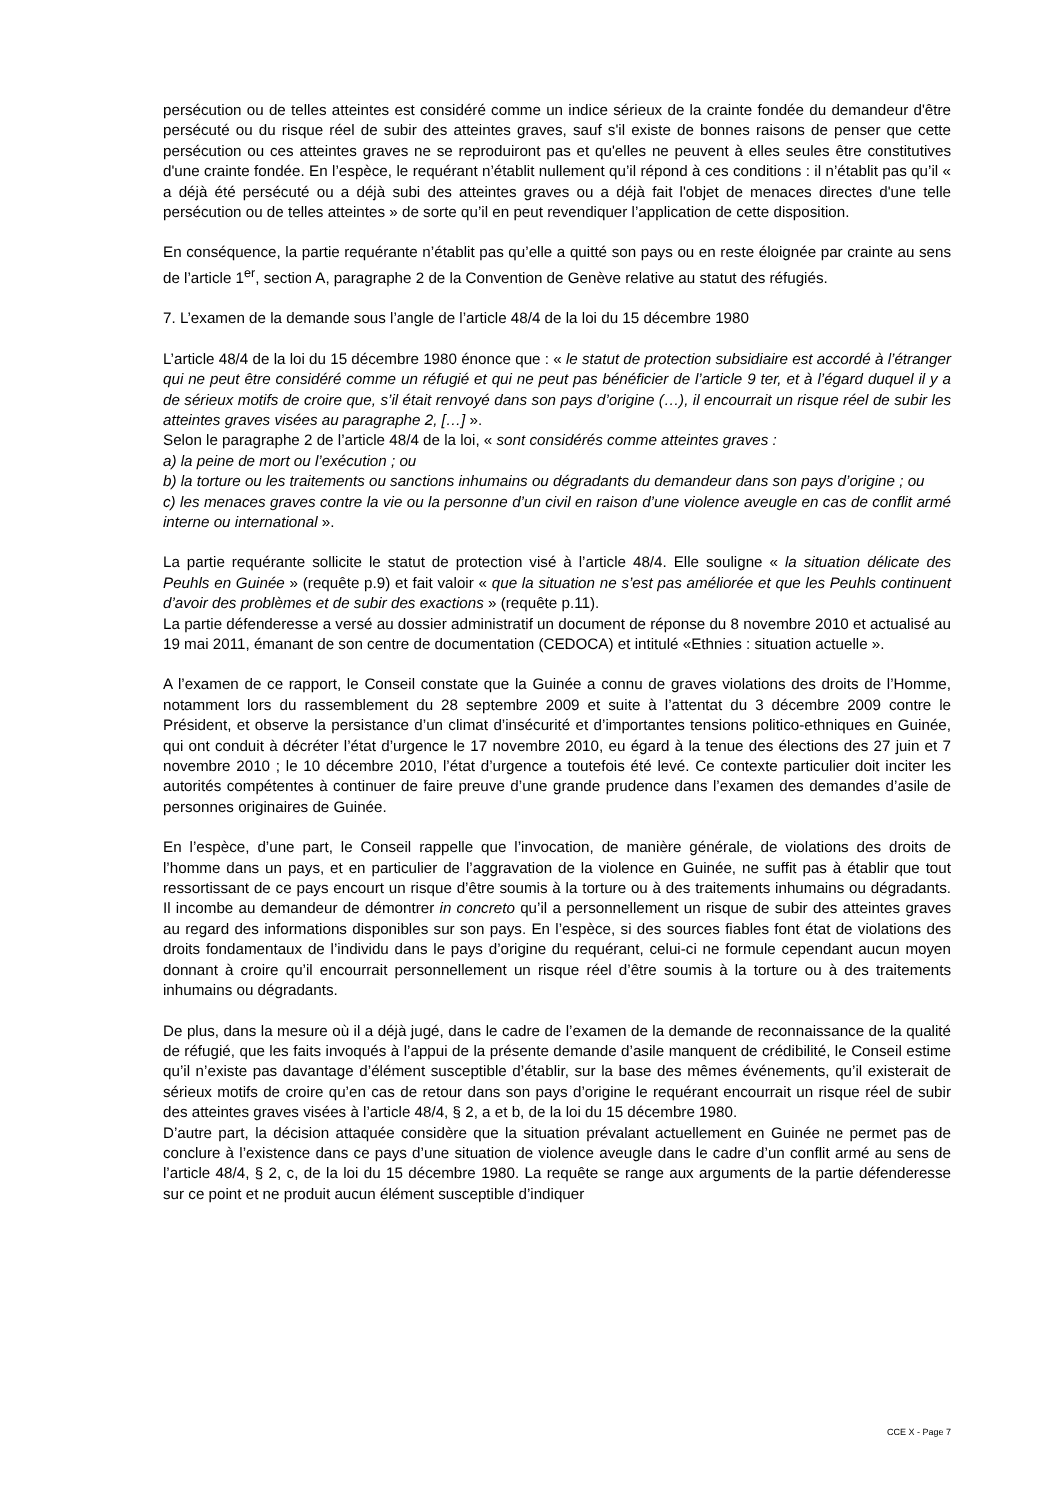persécution ou de telles atteintes est considéré comme un indice sérieux de la crainte fondée du demandeur d'être persécuté ou du risque réel de subir des atteintes graves, sauf s'il existe de bonnes raisons de penser que cette persécution ou ces atteintes graves ne se reproduiront pas et qu'elles ne peuvent à elles seules être constitutives d'une crainte fondée. En l’espèce, le requérant n’établit nullement qu’il répond à ces conditions : il n’établit pas qu’il « a déjà été persécuté ou a déjà subi des atteintes graves ou a déjà fait l'objet de menaces directes d'une telle persécution ou de telles atteintes » de sorte qu’il en peut revendiquer l’application de cette disposition.
En conséquence, la partie requérante n’établit pas qu’elle a quitté son pays ou en reste éloignée par crainte au sens de l’article 1<sup>er</sup>, section A, paragraphe 2 de la Convention de Genève relative au statut des réfugiés.
7. L’examen de la demande sous l’angle de l’article 48/4 de la loi du 15 décembre 1980
L’article 48/4 de la loi du 15 décembre 1980 énonce que : « le statut de protection subsidiaire est accordé à l’étranger qui ne peut être considéré comme un réfugié et qui ne peut pas bénéficier de l’article 9 ter, et à l’égard duquel il y a de sérieux motifs de croire que, s’il était renvoyé dans son pays d’origine (…), il encourrait un risque réel de subir les atteintes graves visées au paragraphe 2, […] ».
Selon le paragraphe 2 de l’article 48/4 de la loi, « sont considérés comme atteintes graves :
a) la peine de mort ou l’exécution ; ou
b) la torture ou les traitements ou sanctions inhumains ou dégradants du demandeur dans son pays d’origine ; ou
c) les menaces graves contre la vie ou la personne d’un civil en raison d’une violence aveugle en cas de conflit armé interne ou international ».
La partie requérante sollicite le statut de protection visé à l’article 48/4. Elle souligne « la situation délicate des Peuhls en Guinée » (requête p.9) et fait valoir « que la situation ne s’est pas améliorée et que les Peuhls continuent d’avoir des problèmes et de subir des exactions » (requête p.11).
La partie défenderesse a versé au dossier administratif un document de réponse du 8 novembre 2010 et actualisé au 19 mai 2011, émanant de son centre de documentation (CEDOCA) et intitulé «Ethnies : situation actuelle ».
A l’examen de ce rapport, le Conseil constate que la Guinée a connu de graves violations des droits de l’Homme, notamment lors du rassemblement du 28 septembre 2009 et suite à l’attentat du 3 décembre 2009 contre le Président, et observe la persistance d’un climat d’insécurité et d’importantes tensions politico-ethniques en Guinée, qui ont conduit à décréter l’état d’urgence le 17 novembre 2010, eu égard à la tenue des élections des 27 juin et 7 novembre 2010 ; le 10 décembre 2010, l’état d’urgence a toutefois été levé. Ce contexte particulier doit inciter les autorités compétentes à continuer de faire preuve d’une grande prudence dans l’examen des demandes d’asile de personnes originaires de Guinée.
En l’espèce, d’une part, le Conseil rappelle que l’invocation, de manière générale, de violations des droits de l’homme dans un pays, et en particulier de l’aggravation de la violence en Guinée, ne suffit pas à établir que tout ressortissant de ce pays encourt un risque d’être soumis à la torture ou à des traitements inhumains ou dégradants. Il incombe au demandeur de démontrer in concreto qu’il a personnellement un risque de subir des atteintes graves au regard des informations disponibles sur son pays. En l’espèce, si des sources fiables font état de violations des droits fondamentaux de l’individu dans le pays d’origine du requérant, celui-ci ne formule cependant aucun moyen donnant à croire qu’il encourrait personnellement un risque réel d’être soumis à la torture ou à des traitements inhumains ou dégradants.
De plus, dans la mesure où il a déjà jugé, dans le cadre de l’examen de la demande de reconnaissance de la qualité de réfugié, que les faits invoqués à l’appui de la présente demande d’asile manquent de crédibilité, le Conseil estime qu’il n’existe pas davantage d’élément susceptible d’établir, sur la base des mêmes événements, qu’il existerait de sérieux motifs de croire qu’en cas de retour dans son pays d’origine le requérant encourrait un risque réel de subir des atteintes graves visées à l’article 48/4, § 2, a et b, de la loi du 15 décembre 1980.
D’autre part, la décision attaquée considère que la situation prévalant actuellement en Guinée ne permet pas de conclure à l’existence dans ce pays d’une situation de violence aveugle dans le cadre d’un conflit armé au sens de l’article 48/4, § 2, c, de la loi du 15 décembre 1980. La requête se range aux arguments de la partie défenderesse sur ce point et ne produit aucun élément susceptible d’indiquer
CCE X - Page 7